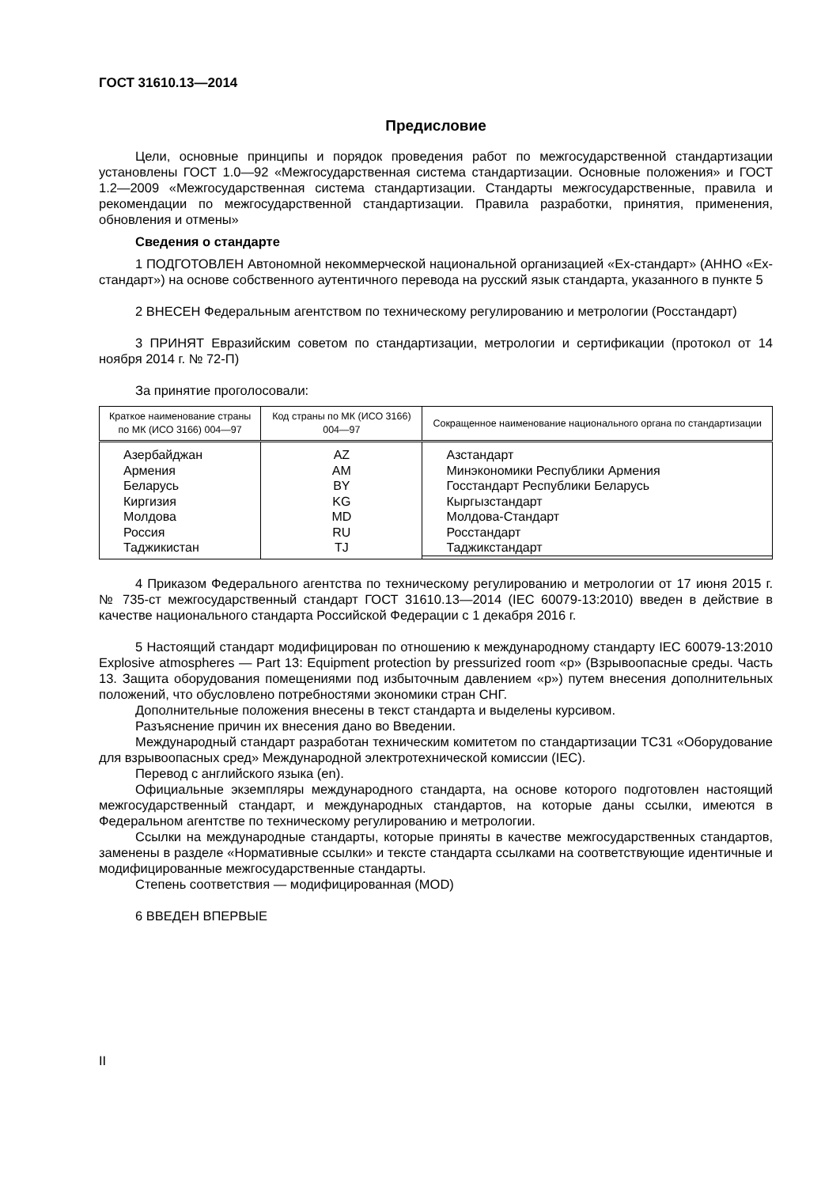ГОСТ 31610.13—2014
Предисловие
Цели, основные принципы и порядок проведения работ по межгосударственной стандартизации установлены ГОСТ 1.0—92 «Межгосударственная система стандартизации. Основные положения» и ГОСТ 1.2—2009 «Межгосударственная система стандартизации. Стандарты межгосударственные, правила и рекомендации по межгосударственной стандартизации. Правила разработки, принятия, применения, обновления и отмены»
Сведения о стандарте
1 ПОДГОТОВЛЕН Автономной некоммерческой национальной организацией «Ex-стандарт» (АННО «Ex-стандарт») на основе собственного аутентичного перевода на русский язык стандарта, указанного в пункте 5
2 ВНЕСЕН Федеральным агентством по техническому регулированию и метрологии (Росстандарт)
3 ПРИНЯТ Евразийским советом по стандартизации, метрологии и сертификации (протокол от 14 ноября 2014 г. № 72-П)
За принятие проголосовали:
| Краткое наименование страны по МК (ИСО 3166) 004—97 | Код страны по МК (ИСО 3166) 004—97 | Сокращенное наименование национального органа по стандартизации |
| --- | --- | --- |
| Азербайджан Армения Беларусь Киргизия Молдова Россия Таджикистан | AZ AM BY KG MD RU TJ | Азстандарт Минэкономики Республики Армения Госстандарт Республики Беларусь Кыргызстандарт Молдова-Стандарт Росстандарт Таджикстандарт |
4 Приказом Федерального агентства по техническому регулированию и метрологии от 17 июня 2015 г. № 735-ст межгосударственный стандарт ГОСТ 31610.13—2014 (IEC 60079-13:2010) введен в действие в качестве национального стандарта Российской Федерации с 1 декабря 2016 г.
5 Настоящий стандарт модифицирован по отношению к международному стандарту IEC 60079-13:2010 Explosive atmospheres — Part 13: Equipment protection by pressurized room «p» (Взрывоопасные среды. Часть 13. Защита оборудования помещениями под избыточным давлением «p») путем внесения дополнительных положений, что обусловлено потребностями экономики стран СНГ.
Дополнительные положения внесены в текст стандарта и выделены курсивом.
Разъяснение причин их внесения дано во Введении.
Международный стандарт разработан техническим комитетом по стандартизации ТС31 «Оборудование для взрывоопасных сред» Международной электротехнической комиссии (IEC).
Перевод с английского языка (en).
Официальные экземпляры международного стандарта, на основе которого подготовлен настоящий межгосударственный стандарт, и международных стандартов, на которые даны ссылки, имеются в Федеральном агентстве по техническому регулированию и метрологии.
Ссылки на международные стандарты, которые приняты в качестве межгосударственных стандартов, заменены в разделе «Нормативные ссылки» и тексте стандарта ссылками на соответствующие идентичные и модифицированные межгосударственные стандарты.
Степень соответствия — модифицированная (MOD)
6 ВВЕДЕН ВПЕРВЫЕ
II